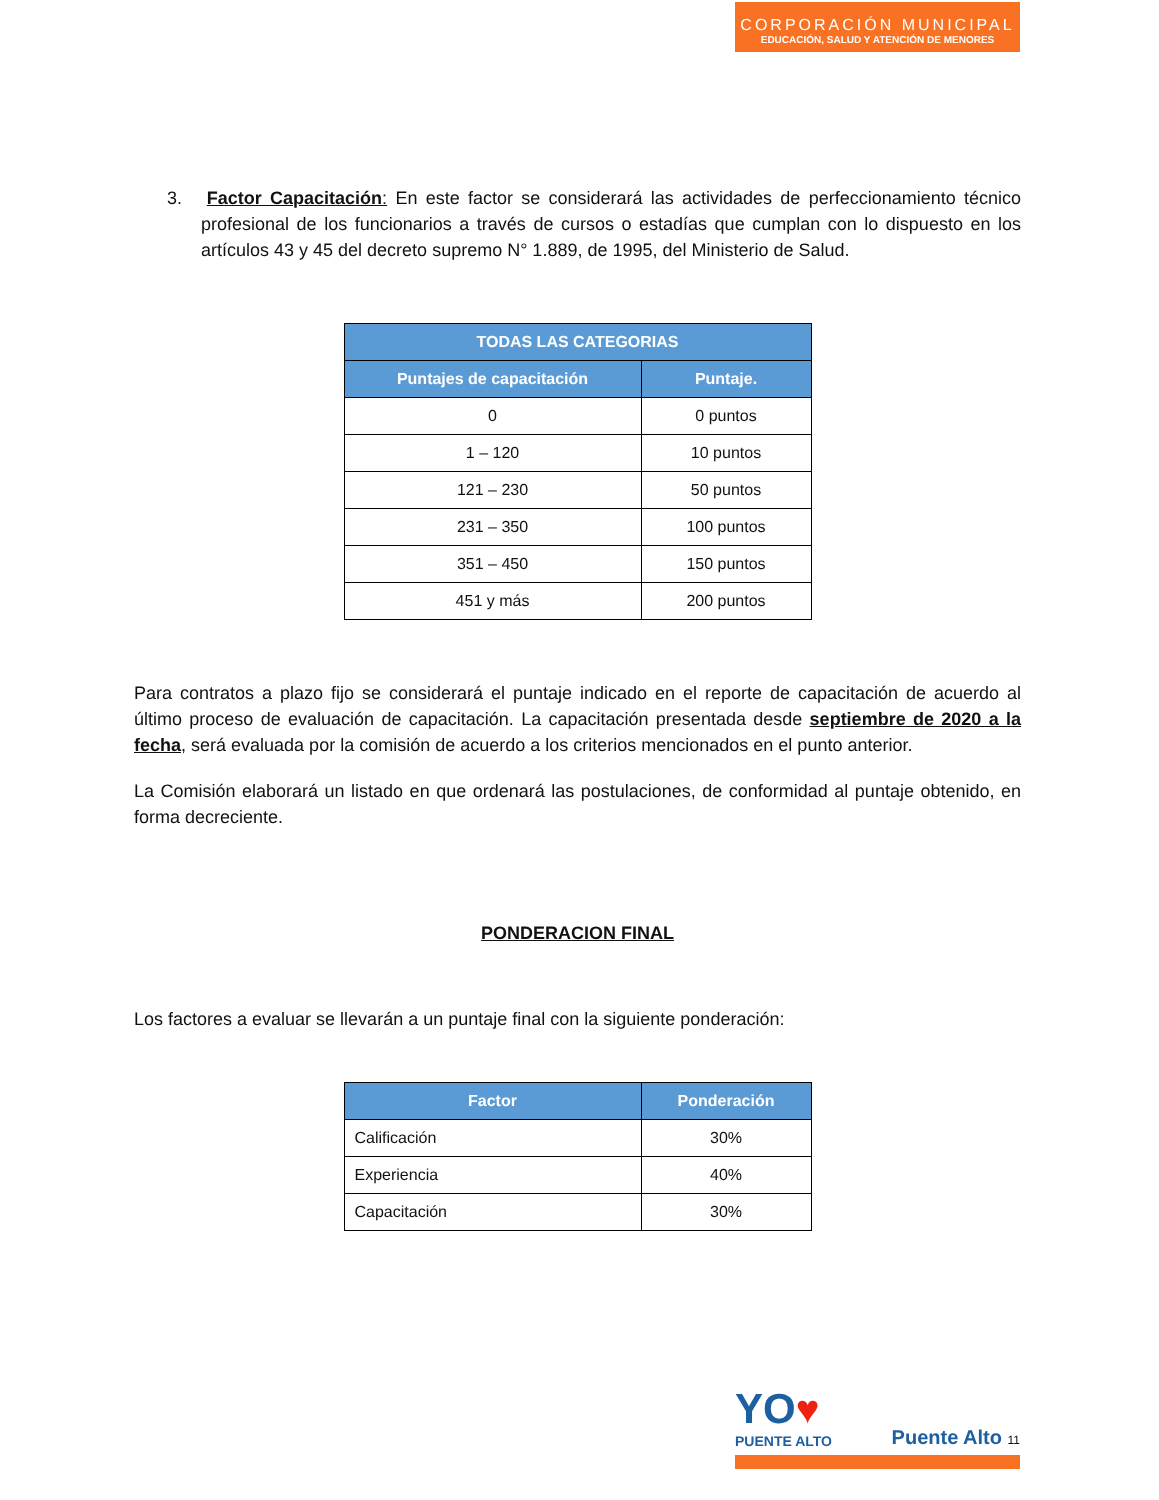CORPORACIÓN MUNICIPAL
EDUCACIÓN, SALUD Y ATENCIÓN DE MENORES
3. Factor Capacitación: En este factor se considerará las actividades de perfeccionamiento técnico profesional de los funcionarios a través de cursos o estadías que cumplan con lo dispuesto en los artículos 43 y 45 del decreto supremo N° 1.889, de 1995, del Ministerio de Salud.
| TODAS LAS CATEGORIAS | |
| --- | --- |
| Puntajes de capacitación | Puntaje. |
| 0 | 0 puntos |
| 1 – 120 | 10 puntos |
| 121 – 230 | 50 puntos |
| 231 – 350 | 100 puntos |
| 351 – 450 | 150 puntos |
| 451 y más | 200 puntos |
Para contratos a plazo fijo se considerará el puntaje indicado en el reporte de capacitación de acuerdo al último proceso de evaluación de capacitación. La capacitación presentada desde septiembre de 2020 a la fecha, será evaluada por la comisión de acuerdo a los criterios mencionados en el punto anterior.
La Comisión elaborará un listado en que ordenará las postulaciones, de conformidad al puntaje obtenido, en forma decreciente.
PONDERACION FINAL
Los factores a evaluar se llevarán a un puntaje final con la siguiente ponderación:
| Factor | Ponderación |
| --- | --- |
| Calificación | 30% |
| Experiencia | 40% |
| Capacitación | 30% |
YO♥
PUENTE ALTO
Puente Alto 11